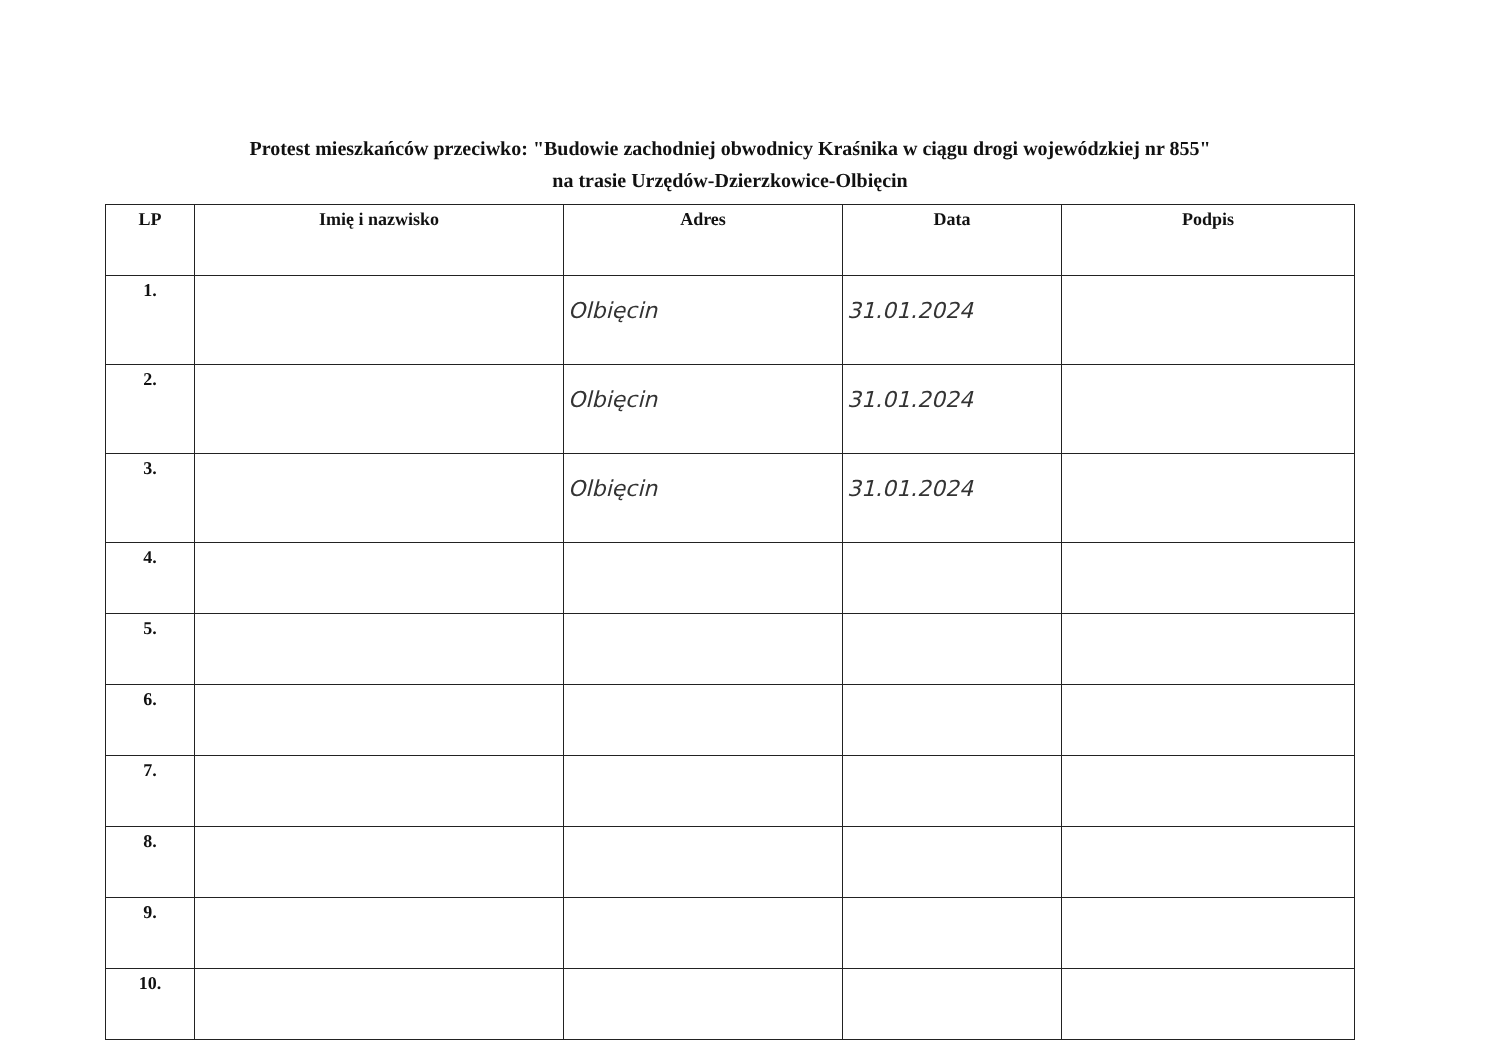Protest mieszkańców przeciwko: "Budowie zachodniej obwodnicy Kraśnika w ciągu drogi wojewódzkiej nr 855"
na trasie Urzędów-Dzierzkowice-Olbięcin
| LP | Imię i nazwisko | Adres | Data | Podpis |
| --- | --- | --- | --- | --- |
| 1. | | Olbięcin | 31.01.2024 | |
| 2. | | Olbięcin | 31.01.2024 | |
| 3. | | Olbięcin | 31.01.2024 | |
| 4. | | | | |
| 5. | | | | |
| 6. | | | | |
| 7. | | | | |
| 8. | | | | |
| 9. | | | | |
| 10. | | | | |